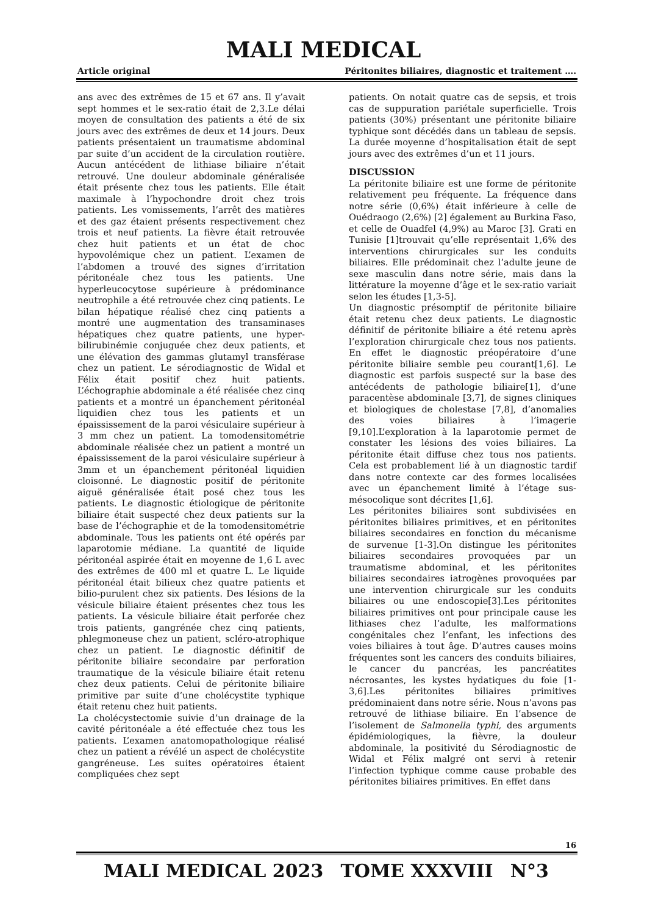MALI MEDICAL
Article original Péritonites biliaires, diagnostic et traitement ….
ans avec des extrêmes de 15 et 67 ans. Il y’avait sept hommes et le sex-ratio était de 2,3.Le délai moyen de consultation des patients a été de six jours avec des extrêmes de deux et 14 jours. Deux patients présentaient un traumatisme abdominal par suite d’un accident de la circulation routière. Aucun antécédent de lithiase biliaire n’était retrouvé. Une douleur abdominale généralisée était présente chez tous les patients. Elle était maximale à l’hypochondre droit chez trois patients. Les vomissements, l’arrêt des matières et des gaz étaient présents respectivement chez trois et neuf patients. La fièvre était retrouvée chez huit patients et un état de choc hypovolémique chez un patient. L’examen de l’abdomen a trouvé des signes d’irritation péritonéale chez tous les patients. Une hyperleucocytose supérieure à prédominance neutrophile a été retrouvée chez cinq patients. Le bilan hépatique réalisé chez cinq patients a montré une augmentation des transaminases hépatiques chez quatre patients, une hyper-bilirubinémie conjuguée chez deux patients, et une élévation des gammas glutamyl transférase chez un patient. Le sérodiagnostic de Widal et Félix était positif chez huit patients. L’échographie abdominale a été réalisée chez cinq patients et a montré un épanchement péritonéal liquidien chez tous les patients et un épaississement de la paroi vésiculaire supérieur à 3 mm chez un patient. La tomodensitométrie abdominale réalisée chez un patient a montré un épaississement de la paroi vésiculaire supérieur à 3mm et un épanchement péritonéal liquidien cloisonné. Le diagnostic positif de péritonite aiguë généralisée était posé chez tous les patients. Le diagnostic étiologique de péritonite biliaire était suspecté chez deux patients sur la base de l’échographie et de la tomodensitométrie abdominale. Tous les patients ont été opérés par laparotomie médiane. La quantité de liquide péritonéal aspirée était en moyenne de 1,6 L avec des extrêmes de 400 ml et quatre L. Le liquide péritonéal était bilieux chez quatre patients et bilio-purulent chez six patients. Des lésions de la vésicule biliaire étaient présentes chez tous les patients. La vésicule biliaire était perforée chez trois patients, gangrénée chez cinq patients, phlegmoneuse chez un patient, scléro-atrophique chez un patient. Le diagnostic définitif de péritonite biliaire secondaire par perforation traumatique de la vésicule biliaire était retenu chez deux patients. Celui de péritonite biliaire primitive par suite d’une cholécystite typhique était retenu chez huit patients.
La cholécystectomie suivie d’un drainage de la cavité péritonéale a été effectuée chez tous les patients. L’examen anatomopathologique réalisé chez un patient a révélé un aspect de cholécystite gangréneuse. Les suites opératoires étaient compliquées chez sept
patients. On notait quatre cas de sepsis, et trois cas de suppuration pariétale superficielle. Trois patients (30%) présentant une péritonite biliaire typhique sont décédés dans un tableau de sepsis. La durée moyenne d’hospitalisation était de sept jours avec des extrêmes d’un et 11 jours.
DISCUSSION
La péritonite biliaire est une forme de péritonite relativement peu fréquente. La fréquence dans notre série (0,6%) était inférieure à celle de Ouédraogo (2,6%) [2] également au Burkina Faso, et celle de Ouadfel (4,9%) au Maroc [3]. Grati en Tunisie [1]trouvait qu’elle représentait 1,6% des interventions chirurgicales sur les conduits biliaires. Elle prédominait chez l’adulte jeune de sexe masculin dans notre série, mais dans la littérature la moyenne d’âge et le sex-ratio variait selon les études [1,3-5].
Un diagnostic présomptif de péritonite biliaire était retenu chez deux patients. Le diagnostic définitif de péritonite biliaire a été retenu après l’exploration chirurgicale chez tous nos patients. En effet le diagnostic préopératoire d’une péritonite biliaire semble peu courant[1,6]. Le diagnostic est parfois suspecté sur la base des antécédents de pathologie biliaire[1], d’une paracentèse abdominale [3,7], de signes cliniques et biologiques de cholestase [7,8], d’anomalies des voies biliaires à l’imagerie [9,10].L’exploration à la laparotomie permet de constater les lésions des voies biliaires. La péritonite était diffuse chez tous nos patients. Cela est probablement lié à un diagnostic tardif dans notre contexte car des formes localisées avec un épanchement limité à l’étage sus-mésocolique sont décrites [1,6].
Les péritonites biliaires sont subdivisées en péritonites biliaires primitives, et en péritonites biliaires secondaires en fonction du mécanisme de survenue [1-3].On distingue les péritonites biliaires secondaires provoquées par un traumatisme abdominal, et les péritonites biliaires secondaires iatrogènes provoquées par une intervention chirurgicale sur les conduits biliaires ou une endoscopie[3].Les péritonites biliaires primitives ont pour principale cause les lithiases chez l’adulte, les malformations congénitales chez l’enfant, les infections des voies biliaires à tout âge. D’autres causes moins fréquentes sont les cancers des conduits biliaires, le cancer du pancréas, les pancréatites nécrosantes, les kystes hydatiques du foie [1-3,6].Les péritonites biliaires primitives prédominaient dans notre série. Nous n’avons pas retrouvé de lithiase biliaire. En l’absence de l’isolement de Salmonella typhi, des arguments épidémiologiques, la fièvre, la douleur abdominale, la positivité du Sérodiagnostic de Widal et Félix malgré ont servi à retenir l’infection typhique comme cause probable des péritonites biliaires primitives. En effet dans
16
MALI MEDICAL 2023 TOME XXXVIII N°3